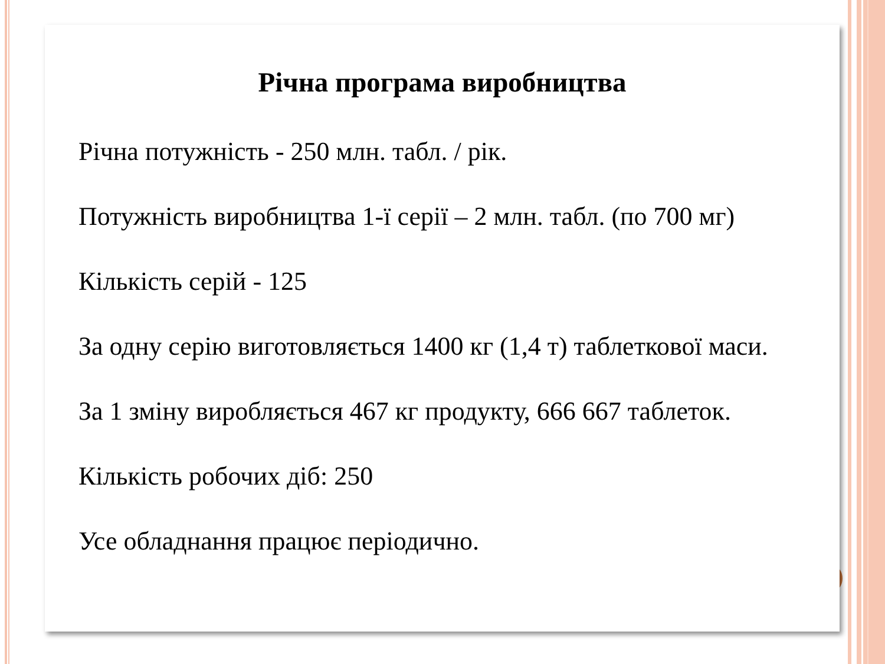Річна програма виробництва
Річна потужність - 250 млн. табл. / рік.
Потужність виробництва 1-ї серії – 2 млн. табл. (по 700 мг)
Кількість серій - 125
За одну серію виготовляється 1400 кг (1,4 т) таблеткової маси.
За 1 зміну виробляється 467 кг продукту, 666 667 таблеток.
Кількість робочих діб: 250
Усе обладнання працює періодично.